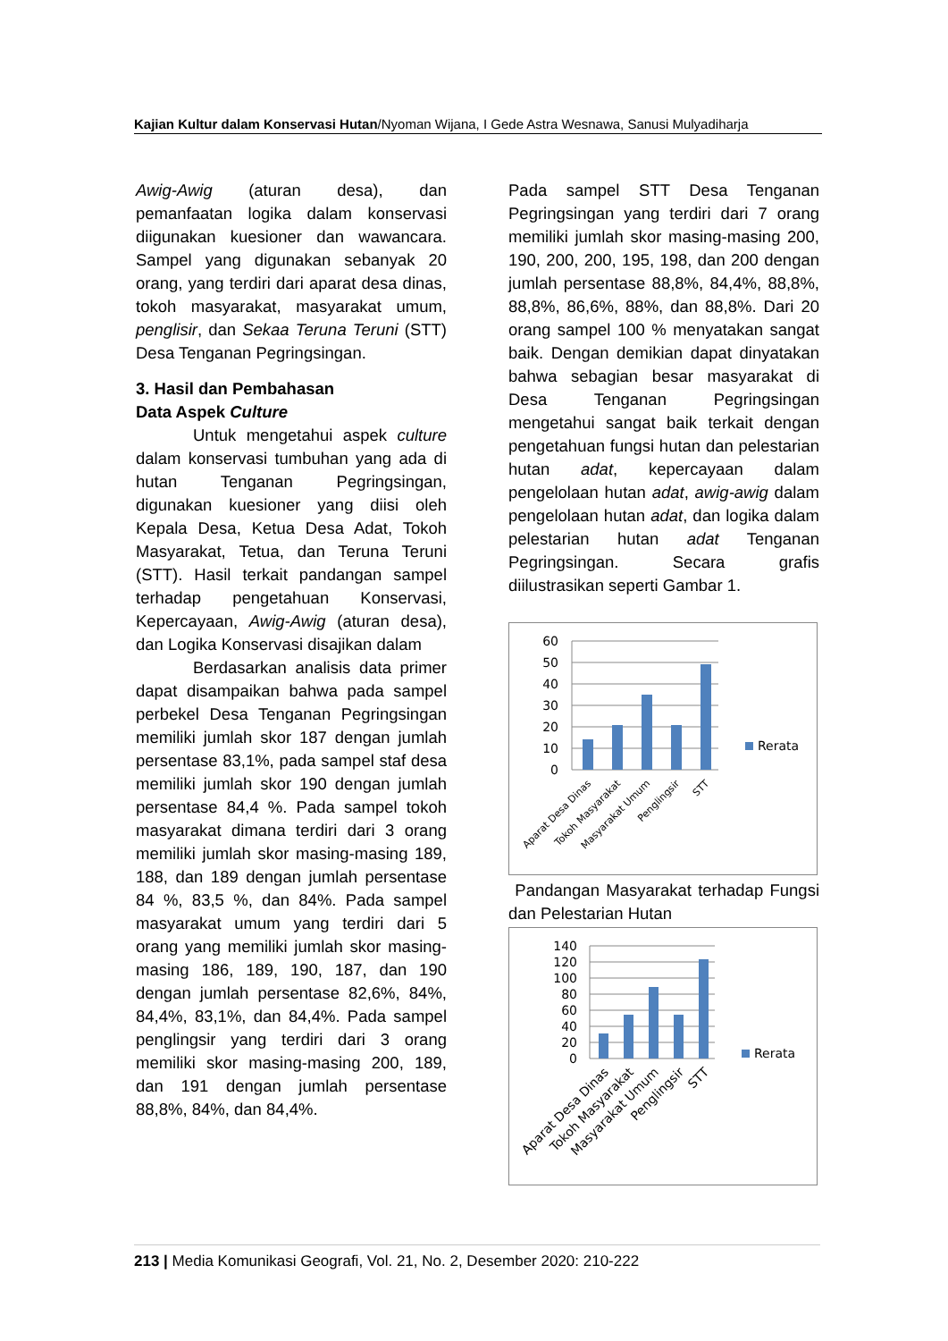Kajian Kultur dalam Konservasi Hutan/Nyoman Wijana, I Gede Astra Wesnawa, Sanusi Mulyadiharja
Awig-Awig (aturan desa), dan pemanfaatan logika dalam konservasi diigunakan kuesioner dan wawancara. Sampel yang digunakan sebanyak 20 orang, yang terdiri dari aparat desa dinas, tokoh masyarakat, masyarakat umum, penglisir, dan Sekaa Teruna Teruni (STT) Desa Tenganan Pegringsingan.
3. Hasil dan Pembahasan
Data Aspek Culture
Untuk mengetahui aspek culture dalam konservasi tumbuhan yang ada di hutan Tenganan Pegringsingan, digunakan kuesioner yang diisi oleh Kepala Desa, Ketua Desa Adat, Tokoh Masyarakat, Tetua, dan Teruna Teruni (STT). Hasil terkait pandangan sampel terhadap pengetahuan Konservasi, Kepercayaan, Awig-Awig (aturan desa), dan Logika Konservasi disajikan dalam
Berdasarkan analisis data primer dapat disampaikan bahwa pada sampel perbekel Desa Tenganan Pegringsingan memiliki jumlah skor 187 dengan jumlah persentase 83,1%, pada sampel staf desa memiliki jumlah skor 190 dengan jumlah persentase 84,4 %. Pada sampel tokoh masyarakat dimana terdiri dari 3 orang memiliki jumlah skor masing-masing 189, 188, dan 189 dengan jumlah persentase 84 %, 83,5 %, dan 84%. Pada sampel masyarakat umum yang terdiri dari 5 orang yang memiliki jumlah skor masing-masing 186, 189, 190, 187, dan 190 dengan jumlah persentase 82,6%, 84%, 84,4%, 83,1%, dan 84,4%. Pada sampel penglingsir yang terdiri dari 3 orang memiliki skor masing-masing 200, 189, dan 191 dengan jumlah persentase 88,8%, 84%, dan 84,4%.
Pada sampel STT Desa Tenganan Pegringsingan yang terdiri dari 7 orang memiliki jumlah skor masing-masing 200, 190, 200, 200, 195, 198, dan 200 dengan jumlah persentase 88,8%, 84,4%, 88,8%, 88,8%, 86,6%, 88%, dan 88,8%. Dari 20 orang sampel 100 % menyatakan sangat baik. Dengan demikian dapat dinyatakan bahwa sebagian besar masyarakat di Desa Tenganan Pegringsingan mengetahui sangat baik terkait dengan pengetahuan fungsi hutan dan pelestarian hutan adat, kepercayaan dalam pengelolaan hutan adat, awig-awig dalam pengelolaan hutan adat, dan logika dalam pelestarian hutan adat Tenganan Pegringsingan. Secara grafis diilustrasikan seperti Gambar 1.
60
50
40
30
20
10
0
Rerata
Aparat Desa Dinas
Tokoh Masyarakat
Masyarakat Umum
Penglingsir
STT
Pandangan Masyarakat terhadap Fungsi dan Pelestarian Hutan
140
120
100
80
60
40
20
0
Rerata
Aparat Desa Dinas
Tokoh Masyarakat
Masyarakat Umum
Penglingsir
STT
213 | Media Komunikasi Geografi, Vol. 21, No. 2, Desember 2020: 210-222